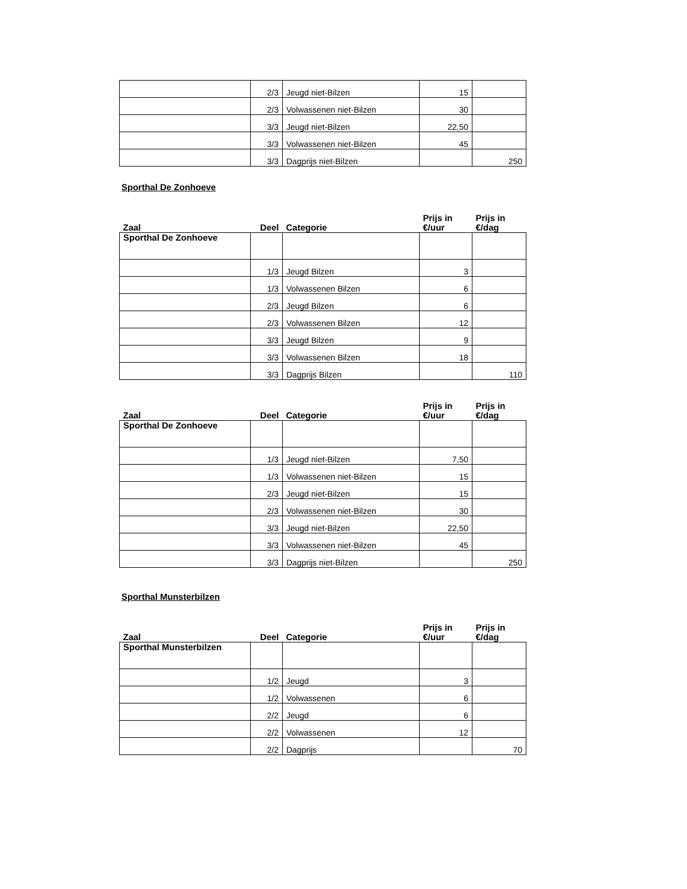| | 2/3 | Jeugd niet-Bilzen | 15 | |
| | 2/3 | Volwassenen niet-Bilzen | 30 | |
| | 3/3 | Jeugd niet-Bilzen | 22,50 | |
| | 3/3 | Volwassenen niet-Bilzen | 45 | |
| | 3/3 | Dagprijs niet-Bilzen | | 250 |
Sporthal De Zonhoeve
| Zaal | Deel | Categorie | Prijs in €/uur | Prijs in €/dag |
| --- | --- | --- | --- | --- |
| Sporthal De Zonhoeve | | | | |
| | 1/3 | Jeugd Bilzen | 3 | |
| | 1/3 | Volwassenen Bilzen | 6 | |
| | 2/3 | Jeugd Bilzen | 6 | |
| | 2/3 | Volwassenen Bilzen | 12 | |
| | 3/3 | Jeugd Bilzen | 9 | |
| | 3/3 | Volwassenen Bilzen | 18 | |
| | 3/3 | Dagprijs Bilzen | | 110 |
| Zaal | Deel | Categorie | Prijs in €/uur | Prijs in €/dag |
| --- | --- | --- | --- | --- |
| Sporthal De Zonhoeve | | | | |
| | 1/3 | Jeugd niet-Bilzen | 7,50 | |
| | 1/3 | Volwassenen niet-Bilzen | 15 | |
| | 2/3 | Jeugd niet-Bilzen | 15 | |
| | 2/3 | Volwassenen niet-Bilzen | 30 | |
| | 3/3 | Jeugd niet-Bilzen | 22,50 | |
| | 3/3 | Volwassenen niet-Bilzen | 45 | |
| | 3/3 | Dagprijs niet-Bilzen | | 250 |
Sporthal Munsterbilzen
| Zaal | Deel | Categorie | Prijs in €/uur | Prijs in €/dag |
| --- | --- | --- | --- | --- |
| Sporthal Munsterbilzen | | | | |
| | 1/2 | Jeugd | 3 | |
| | 1/2 | Volwassenen | 6 | |
| | 2/2 | Jeugd | 6 | |
| | 2/2 | Volwassenen | 12 | |
| | 2/2 | Dagprijs | | 70 |